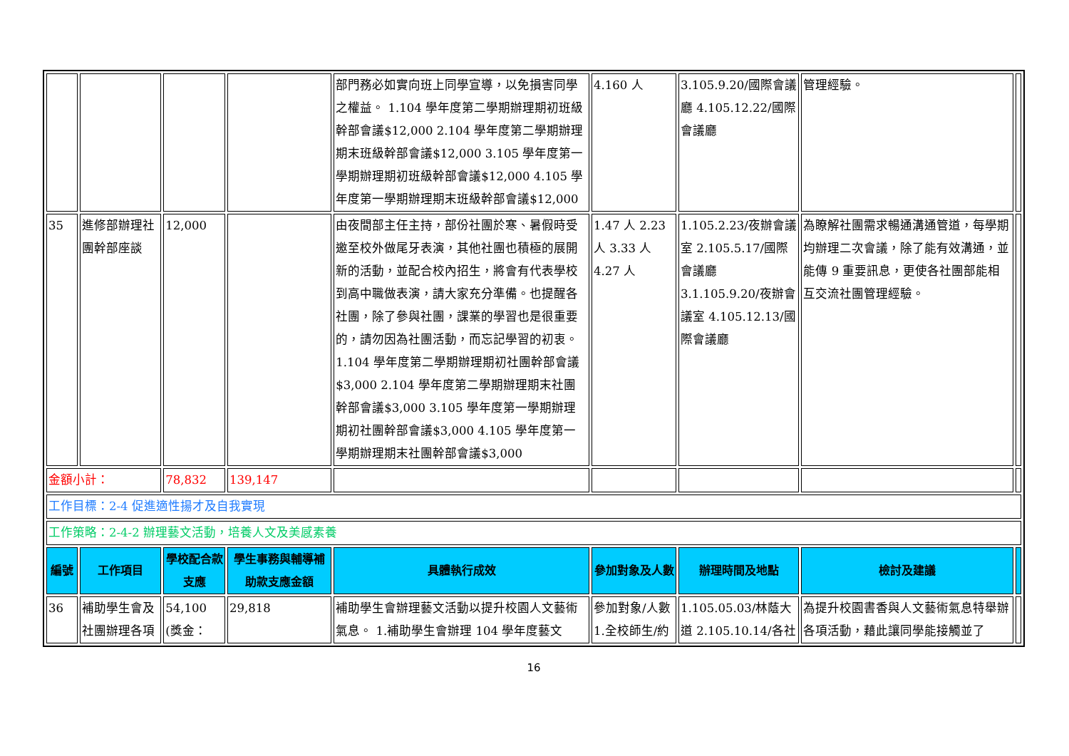| | | | | 部門務必如實向班上同學宣導，以免損害同學之權益。 1.104 學年度第二學期辦理期初班級幹部會議$12,000 2.104 學年度第二學期辦理期末班級幹部會議$12,000 3.105 學年度第一學期辦理期初班級幹部會議$12,000 4.105 學年度第一學期辦理期末班級幹部會議$12,000 | 4.160 人 | 3.105.9.20/國際會議廳 4.105.12.22/國際會議廳 | 管理經驗。 | |
| 35 | 進修部辦理社團幹部座談 | 12,000 | | 由夜間部主任主持，部份社團於寒、暑假時受邀至校外做尾牙表演，其他社團也積極的展開新的活動，並配合校內招生，將會有代表學校到高中職做表演，請大家充分準備。也提醒各社團，除了參與社團，課業的學習也是很重要的，請勿因為社團活動，而忘記學習的初衷。 1.104 學年度第二學期辦理期初社團幹部會議$3,000 2.104 學年度第二學期辦理期末社團幹部會議$3,000 3.105 學年度第一學期辦理期初社團幹部會議$3,000 4.105 學年度第一學期辦理期末社團幹部會議$3,000 | 1.47 人 2.23 人 3.33 人 4.27 人 | 1.105.2.23/夜辦會議室 2.105.5.17/國際會議廳 3.1.105.9.20/夜辦會議室 4.105.12.13/國際會議廳 | 為瞭解社團需求暢通溝通管道，每學期均辦理二次會議，除了能有效溝通，並能傳 9 重要訊息，更使各社團部能相互交流社團管理經驗。 | |
| 金額小計： | | 78,832 | 139,147 | | | | | |
| 工作目標：2-4 促進適性揚才及自我實現 | | | | | | | | |
| 工作策略：2-4-2 辦理藝文活動，培養人文及美感素養 | | | | | | | | |
| 編號 | 工作項目 | 學校配合款支應 | 學生事務與輔導補助款支應金額 | 具體執行成效 | 參加對象及人數 | 辦理時間及地點 | 檢討及建議 | |
| 36 | 補助學生會及社團辦理各項 | 54,100 (獎金： | 29,818 | 補助學生會辦理藝文活動以提升校園人文藝術氣息。 1.補助學生會辦理 104 學年度藝文 | 參加對象/人數 1.全校師生/約 | 1.105.05.03/林蔭大道 2.105.10.14/各社 | 為提升校園書香與人文藝術氣息特舉辦各項活動，藉此讓同學能接觸並了 | |
16